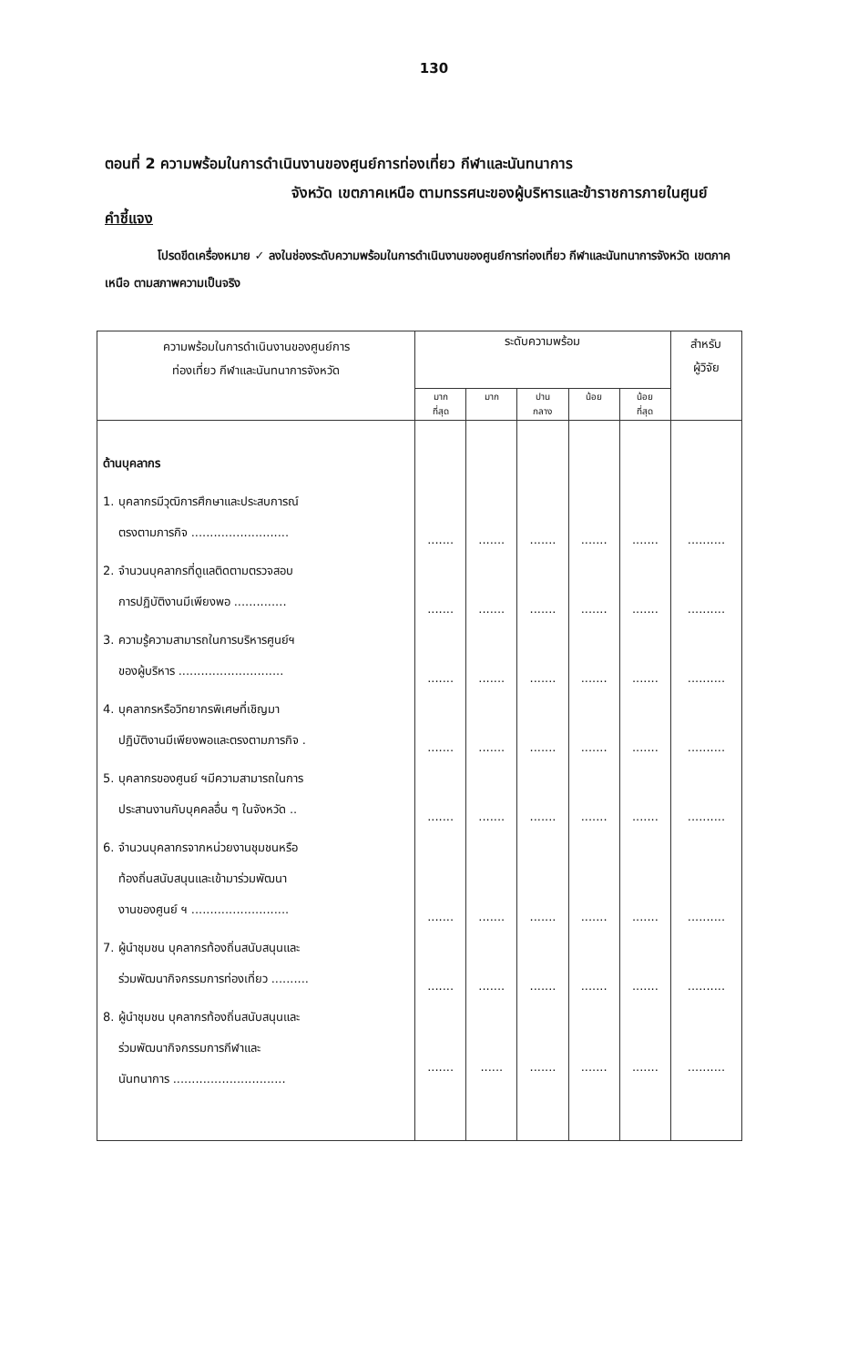130
ตอนที่ 2 ความพร้อมในการดำเนินงานของศูนย์การท่องเที่ยว กีฬาและนันทนาการ
จังหวัด เขตภาคเหนือ ตามทรรศนะของผู้บริหารและข้าราชการภายในศูนย์
คำชี้แจง
โปรดขีดเครื่องหมาย ✓ ลงในช่องระดับความพร้อมในการดำเนินงานของศูนย์การท่องเที่ยว กีฬาและนันทนาการจังหวัด เขตภาคเหนือ ตามสภาพความเป็นจริง
| ความพร้อมในการดำเนินงานของศูนย์การ ท่องเที่ยว กีฬาและนันทนาการจังหวัด | ระดับความพร้อม | | | | | สำหรับ ผู้วิจัย |
| --- | --- | --- | --- | --- | --- | --- |
| | มาก ที่สุด | มาก | ปาน กลาง | น้อย | น้อย ที่สุด | |
| ด้านบุคลากร | | | | | | |
| 1. บุคลากรมีวุฒิการศึกษาและประสบการณ์ ตรงตามภารกิจ .......................... | ....... | ....... | ....... | ....... | ....... | .......... |
| 2. จำนวนบุคลากรที่ดูแลติดตามตรวจสอบ การปฏิบัติงานมีเพียงพอ .............. | ....... | ....... | ....... | ....... | ....... | .......... |
| 3. ความรู้ความสามารถในการบริหารศูนย์ฯ ของผู้บริหาร ............................ | ....... | ....... | ....... | ....... | ....... | .......... |
| 4. บุคลากรหรือวิทยากรพิเศษที่เชิญมา ปฏิบัติงานมีเพียงพอและตรงตามภารกิจ . | ....... | ....... | ....... | ....... | ....... | .......... |
| 5. บุคลากรของศูนย์ ฯมีความสามารถในการ ประสานงานกับบุคคลอื่น ๆ ในจังหวัด .. | ....... | ....... | ....... | ....... | ....... | .......... |
| 6. จำนวนบุคลากรจากหน่วยงานชุมชนหรือ ท้องถิ่นสนับสนุนและเข้ามาร่วมพัฒนา งานของศูนย์ ฯ .......................... | ....... | ....... | ....... | ....... | ....... | .......... |
| 7. ผู้นำชุมชน บุคลากรท้องถิ่นสนับสนุนและ ร่วมพัฒนากิจกรรมการท่องเที่ยว .......... | ....... | ....... | ....... | ....... | ....... | .......... |
| 8. ผู้นำชุมชน บุคลากรท้องถิ่นสนับสนุนและ ร่วมพัฒนากิจกรรมการกีฬาและ นันทนาการ .............................. | ....... | ...... | ....... | ....... | ....... | .......... |